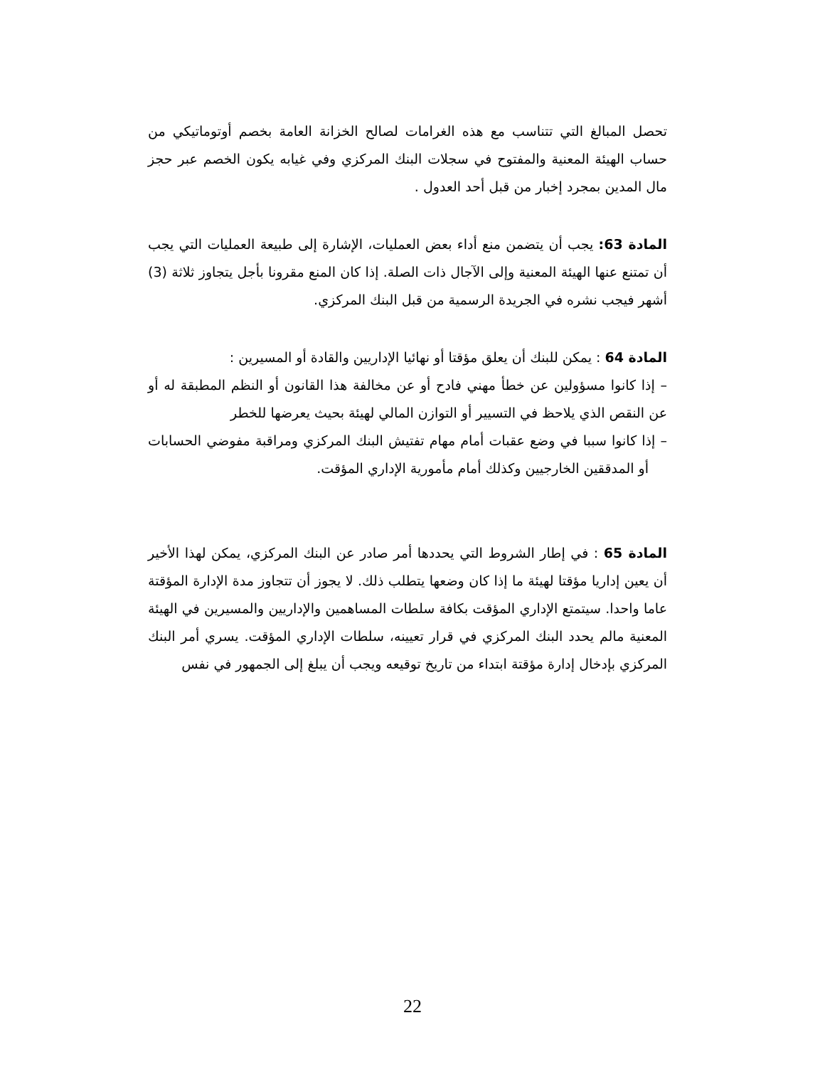تحصل المبالغ التي تتناسب مع هذه الغرامات لصالح الخزانة العامة بخصم أوتوماتيكي من حساب الهيئة المعنية والمفتوح في سجلات البنك المركزي وفي غيابه يكون الخصم عبر حجز مال المدين بمجرد إخبار من قبل أحد العدول .
المادة 63: يجب أن يتضمن منع أداء بعض العمليات، الإشارة إلى طبيعة العمليات التي يجب أن تمتنع عنها الهيئة المعنية وإلى الآجال ذات الصلة. إذا كان المنع مقرونا بأجل يتجاوز ثلاثة (3) أشهر فيجب نشره في الجريدة الرسمية من قبل البنك المركزي.
المادة 64 : يمكن للبنك أن يعلق مؤقتا أو نهائيا الإداريين والقادة أو المسيرين :
– إذا كانوا مسؤولين عن خطأ مهني فادح أو عن مخالفة هذا القانون أو النظم المطبقة له أو عن النقص الذي يلاحظ في التسيير أو التوازن المالي لهيئة بحيث يعرضها للخطر
– إذا كانوا سببا في وضع عقبات أمام مهام تفتيش البنك المركزي ومراقبة مفوضي الحسابات أو المدققين الخارجيين وكذلك أمام مأمورية الإداري المؤقت.
المادة 65 : في إطار الشروط التي يحددها أمر صادر عن البنك المركزي، يمكن لهذا الأخير أن يعين إداريا مؤقتا لهيئة ما إذا كان وضعها يتطلب ذلك. لا يجوز أن تتجاوز مدة الإدارة المؤقتة عاما واحدا. سيتمتع الإداري المؤقت بكافة سلطات المساهمين والإداريين والمسيرين في الهيئة المعنية مالم يحدد البنك المركزي في قرار تعيينه، سلطات الإداري المؤقت. يسري أمر البنك المركزي بإدخال إدارة مؤقتة ابتداء من تاريخ توقيعه ويجب أن يبلغ إلى الجمهور في نفس
22